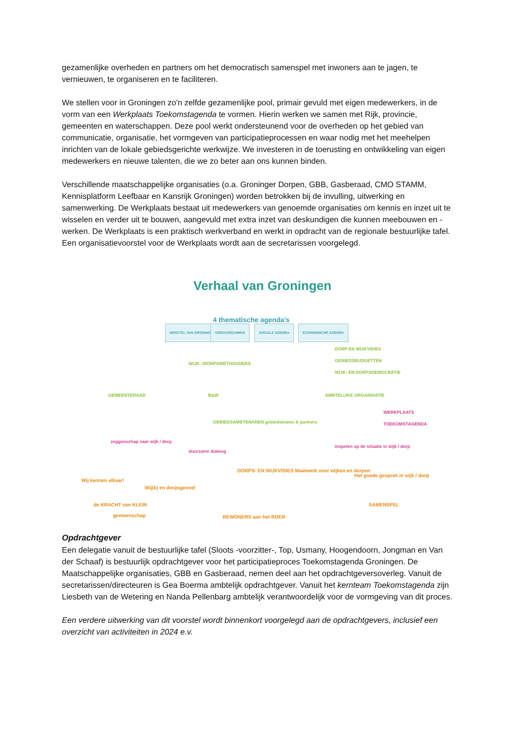gezamenlijke overheden en partners om het democratisch samenspel met inwoners aan te jagen, te vernieuwen, te organiseren en te faciliteren.
We stellen voor in Groningen zo'n zelfde gezamenlijke pool, primair gevuld met eigen medewerkers, in de vorm van een Werkplaats Toekomstagenda te vormen. Hierin werken we samen met Rijk, provincie, gemeenten en waterschappen. Deze pool werkt ondersteunend voor de overheden op het gebied van communicatie, organisatie, het vormgeven van participatieprocessen en waar nodig met het meehelpen inrichten van de lokale gebiedsgerichte werkwijze. We investeren in de toerusting en ontwikkeling van eigen medewerkers en nieuwe talenten, die we zo beter aan ons kunnen binden.
Verschillende maatschappelijke organisaties (o.a. Groninger Dorpen, GBB, Gasberaad, CMO STAMM, Kennisplatform Leefbaar en Kansrijk Groningen) worden betrokken bij de invulling, uitwerking en samenwerking. De Werkplaats bestaat uit medewerkers van genoemde organisaties om kennis en inzet uit te wisselen en verder uit te bouwen, aangevuld met extra inzet van deskundigen die kunnen meebouwen en -werken. De Werkplaats is een praktisch werkverband en werkt in opdracht van de regionale bestuurlijke tafel. Een organisatievoorstel voor de Werkplaats wordt aan de secretarissen voorgelegd.
Verhaal van Groningen
4 thematische agenda's
HERSTEL VAN GRONINGEN VERDUURZAMING SOCIALE AGENDA ECONOMISCHE AGENDA
DORP EN WIJKVISIES
GEBIEDSBUDGETTEN
WIJK- EN DORPSDEMOCRATIE
WIJK- /DORPSWETHOUDERS
GEMEENTERAAD B&W AMBTELIJKE ORGANISATIE
GEBIEDSAMBTENAREN gebiedsteams & partners
WERKPLAATS TOEKOMSTAGENDA
zeggenschap naar wijk / dorp
duurzame dialoog
inspelen op de situatie in wijk / dorp
Wij kennen elkaar!
Wij(k) en dorpsgevoel
DORPS- EN WIJKVISIES Maatwerk voor wijken en dorpen
Het goede gesprek in wijk / dorp
de KRACHT van KLEIN
gemeenschap
SAMENSPEL
BEWONERS aan het ROER
Opdrachtgever
Een delegatie vanuit de bestuurlijke tafel (Sloots -voorzitter-, Top, Usmany, Hoogendoorn, Jongman en Van der Schaaf) is bestuurlijk opdrachtgever voor het participatieproces Toekomstagenda Groningen. De Maatschappelijke organisaties, GBB en Gasberaad, nemen deel aan het opdrachtgeversoverleg. Vanuit de secretarissen/directeuren is Gea Boerma ambtelijk opdrachtgever. Vanuit het kernteam Toekomstagenda zijn Liesbeth van de Wetering en Nanda Pellenbarg ambtelijk verantwoordelijk voor de vormgeving van dit proces.
Een verdere uitwerking van dit voorstel wordt binnenkort voorgelegd aan de opdrachtgevers, inclusief een overzicht van activiteiten in 2024 e.v.